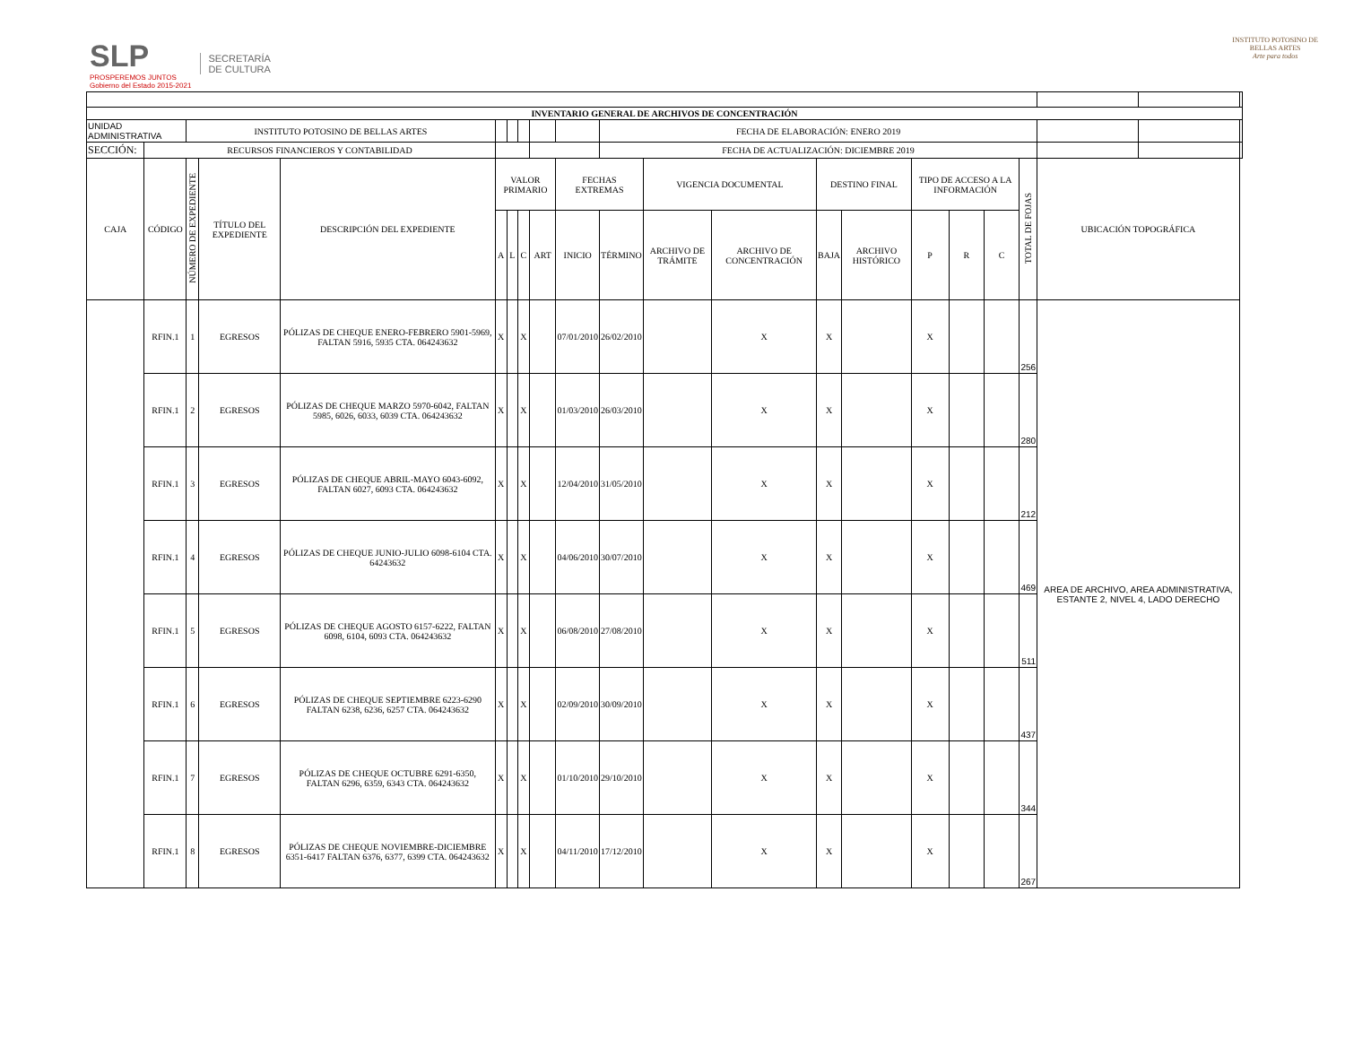SLP
PROSPEREMOS JUNTOS
Gobierno del Estado 2015-2021
SECRETARÍA
DE CULTURA
INSTITUTO POTOSINO DE
BELLAS ARTES
Arte para todos
| INVENTARIO GENERAL DE ARCHIVOS DE CONCENTRACIÓN | | | | | | | | | | | | | | | | | | | | | |
| --- | --- | --- | --- | --- | --- | --- | --- | --- | --- | --- | --- | --- | --- | --- | --- | --- | --- | --- | --- | --- | --- |
| UNIDAD ADMINISTRATIVA | | INSTITUTO POTOSINO DE BELLAS ARTES | | | | | | | | FECHA DE ELABORACIÓN: ENERO 2019 | | | | | | | | | | | |
| SECCIÓN: | RECURSOS FINANCIEROS Y CONTABILIDAD | | | | | | | | | FECHA DE ACTUALIZACIÓN: DICIEMBRE 2019 | | | | | | | | | | | |
| CAJA | CÓDIGO | NÚMERO DE EXPEDIENTE | TÍTULO DEL EXPEDIENTE | DESCRIPCIÓN DEL EXPEDIENTE | VALOR PRIMARIO | | | | FECHAS EXTREMAS | | VIGENCIA DOCUMENTAL | | DESTINO FINAL | | TIPO DE ACCESO A LA INFORMACIÓN | | | TOTAL DE FOJAS | UBICACIÓN TOPOGRÁFICA | | |
| | | | | | A | L | C | ART | INICIO | TÉRMINO | ARCHIVO DE TRÁMITE | ARCHIVO DE CONCENTRACIÓN | BAJA | ARCHIVO HISTÓRICO | P | R | C | | | | |
| | RFIN.1 | 1 | EGRESOS | PÓLIZAS DE CHEQUE ENERO-FEBRERO 5901-5969, FALTAN 5916, 5935 CTA. 064243632 | X | | X | | 07/01/2010 | 26/02/2010 | | X | X | | X | | | 256 | AREA DE ARCHIVO, AREA ADMINISTRATIVA, ESTANTE 2, NIVEL 4, LADO DERECHO | | |
| | RFIN.1 | 2 | EGRESOS | PÓLIZAS DE CHEQUE MARZO 5970-6042, FALTAN 5985, 6026, 6033, 6039 CTA. 064243632 | X | | X | | 01/03/2010 | 26/03/2010 | | X | X | | X | | | 280 | | | |
| | RFIN.1 | 3 | EGRESOS | PÓLIZAS DE CHEQUE ABRIL-MAYO 6043-6092, FALTAN 6027, 6093 CTA. 064243632 | X | | X | | 12/04/2010 | 31/05/2010 | | X | X | | X | | | 212 | | | |
| | RFIN.1 | 4 | EGRESOS | PÓLIZAS DE CHEQUE JUNIO-JULIO 6098-6104 CTA. 64243632 | X | | X | | 04/06/2010 | 30/07/2010 | | X | X | | X | | | 469 | | | |
| | RFIN.1 | 5 | EGRESOS | PÓLIZAS DE CHEQUE AGOSTO 6157-6222, FALTAN 6098, 6104, 6093 CTA. 064243632 | X | | X | | 06/08/2010 | 27/08/2010 | | X | X | | X | | | 511 | | | |
| | RFIN.1 | 6 | EGRESOS | PÓLIZAS DE CHEQUE SEPTIEMBRE 6223-6290 FALTAN 6238, 6236, 6257 CTA. 064243632 | X | | X | | 02/09/2010 | 30/09/2010 | | X | X | | X | | | 437 | | | |
| | RFIN.1 | 7 | EGRESOS | PÓLIZAS DE CHEQUE OCTUBRE 6291-6350, FALTAN 6296, 6359, 6343 CTA. 064243632 | X | | X | | 01/10/2010 | 29/10/2010 | | X | X | | X | | | 344 | | | |
| | RFIN.1 | 8 | EGRESOS | PÓLIZAS DE CHEQUE NOVIEMBRE-DICIEMBRE 6351-6417 FALTAN 6376, 6377, 6399 CTA. 064243632 | X | | X | | 04/11/2010 | 17/12/2010 | | X | X | | X | | | 267 | | | |